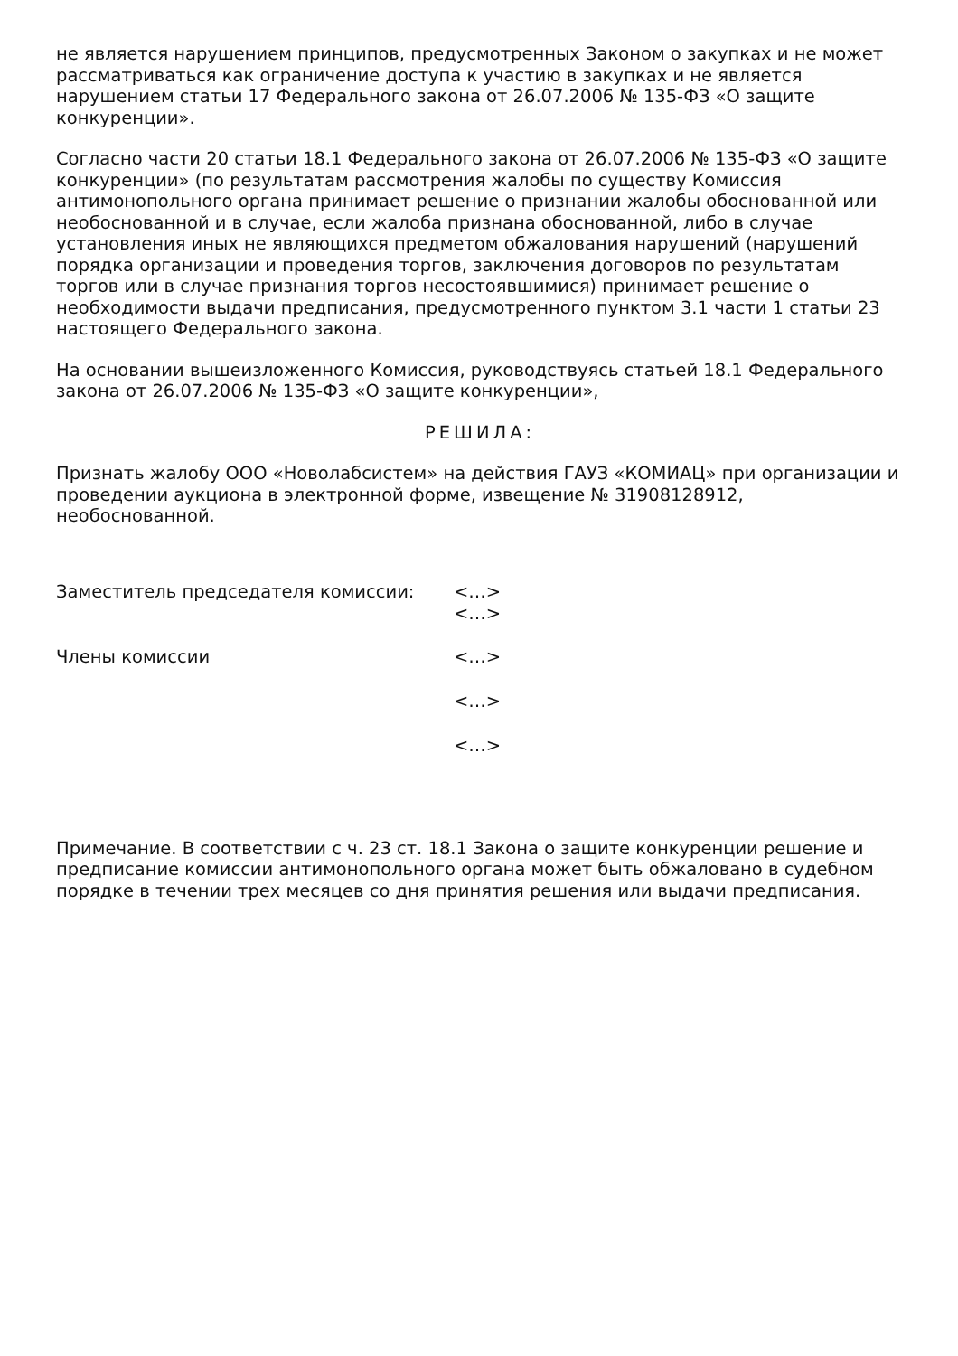не является нарушением принципов, предусмотренных Законом о закупках и не может рассматриваться как ограничение доступа к участию в закупках и не является нарушением статьи 17 Федерального закона от 26.07.2006 № 135-ФЗ «О защите конкуренции».
Согласно части 20 статьи 18.1 Федерального закона от 26.07.2006 № 135-ФЗ «О защите конкуренции» (по результатам рассмотрения жалобы по существу Комиссия антимонопольного органа принимает решение о признании жалобы обоснованной или необоснованной и в случае, если жалоба признана обоснованной, либо в случае установления иных не являющихся предметом обжалования нарушений (нарушений порядка организации и проведения торгов, заключения договоров по результатам торгов или в случае признания торгов несостоявшимися) принимает решение о необходимости выдачи предписания, предусмотренного пунктом 3.1 части 1 статьи 23 настоящего Федерального закона.
На основании вышеизложенного Комиссия, руководствуясь статьей 18.1 Федерального закона от 26.07.2006 № 135-ФЗ «О защите конкуренции»,
РЕШИЛА:
Признать жалобу ООО «Новолабсистем» на действия ГАУЗ «КОМИАЦ» при организации и проведении аукциона в электронной форме, извещение № 31908128912, необоснованной.
| Заместитель председателя комиссии: | <…> |
| | <…> |
| Члены комиссии | <…> |
| | <…> |
| | <…> |
Примечание. В соответствии с ч. 23 ст. 18.1 Закона о защите конкуренции решение и предписание комиссии антимонопольного органа может быть обжаловано в судебном порядке в течении трех месяцев со дня принятия решения или выдачи предписания.